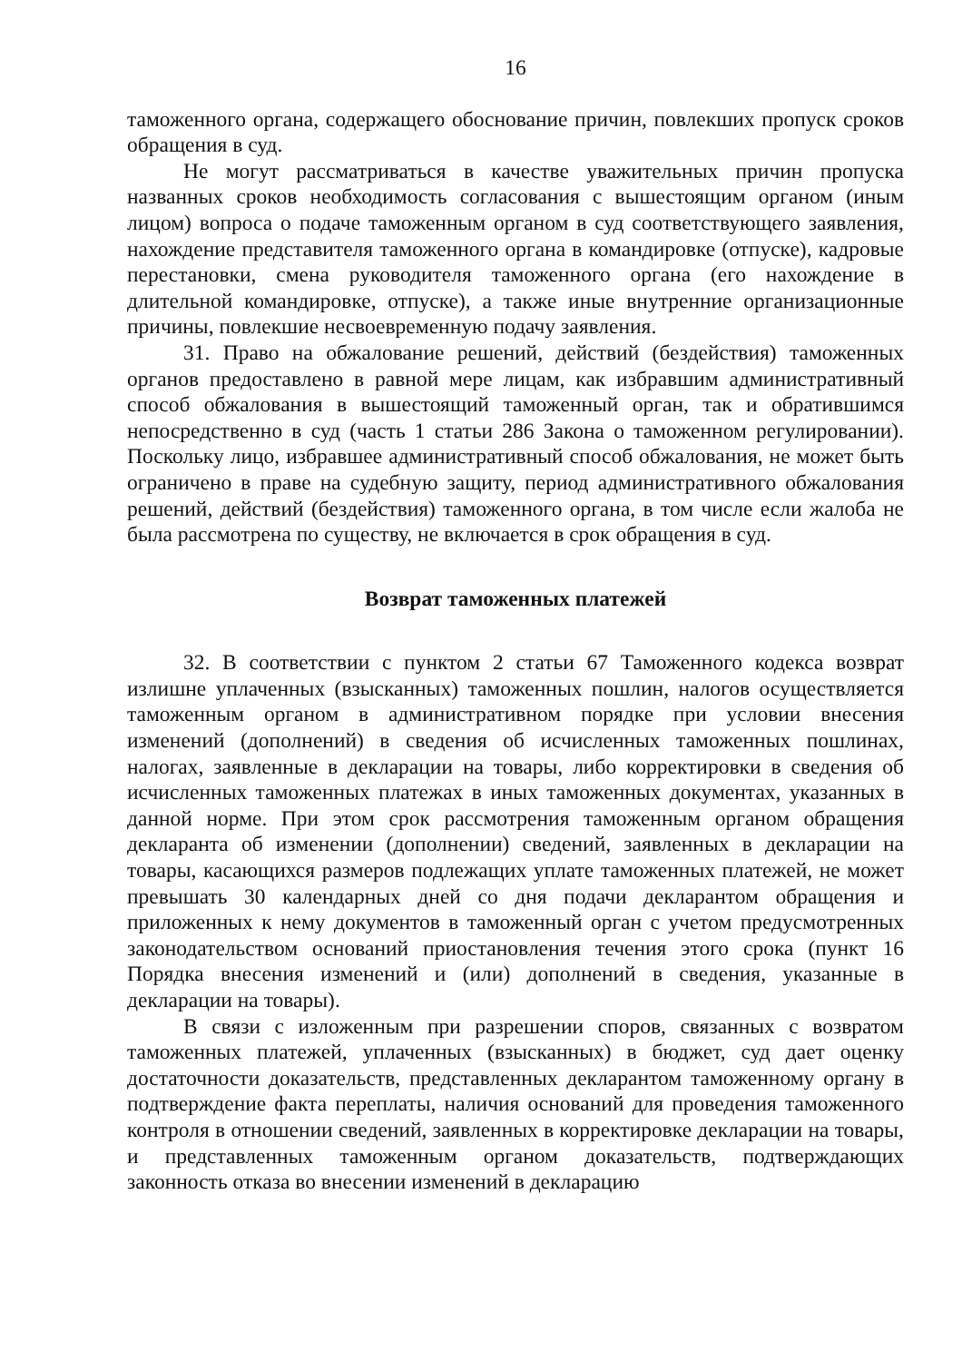16
таможенного органа, содержащего обоснование причин, повлекших пропуск сроков обращения в суд.
Не могут рассматриваться в качестве уважительных причин пропуска названных сроков необходимость согласования с вышестоящим органом (иным лицом) вопроса о подаче таможенным органом в суд соответствующего заявления, нахождение представителя таможенного органа в командировке (отпуске), кадровые перестановки, смена руководителя таможенного органа (его нахождение в длительной командировке, отпуске), а также иные внутренние организационные причины, повлекшие несвоевременную подачу заявления.
31. Право на обжалование решений, действий (бездействия) таможенных органов предоставлено в равной мере лицам, как избравшим административный способ обжалования в вышестоящий таможенный орган, так и обратившимся непосредственно в суд (часть 1 статьи 286 Закона о таможенном регулировании). Поскольку лицо, избравшее административный способ обжалования, не может быть ограничено в праве на судебную защиту, период административного обжалования решений, действий (бездействия) таможенного органа, в том числе если жалоба не была рассмотрена по существу, не включается в срок обращения в суд.
Возврат таможенных платежей
32. В соответствии с пунктом 2 статьи 67 Таможенного кодекса возврат излишне уплаченных (взысканных) таможенных пошлин, налогов осуществляется таможенным органом в административном порядке при условии внесения изменений (дополнений) в сведения об исчисленных таможенных пошлинах, налогах, заявленные в декларации на товары, либо корректировки в сведения об исчисленных таможенных платежах в иных таможенных документах, указанных в данной норме. При этом срок рассмотрения таможенным органом обращения декларанта об изменении (дополнении) сведений, заявленных в декларации на товары, касающихся размеров подлежащих уплате таможенных платежей, не может превышать 30 календарных дней со дня подачи декларантом обращения и приложенных к нему документов в таможенный орган с учетом предусмотренных законодательством оснований приостановления течения этого срока (пункт 16 Порядка внесения изменений и (или) дополнений в сведения, указанные в декларации на товары).
В связи с изложенным при разрешении споров, связанных с возвратом таможенных платежей, уплаченных (взысканных) в бюджет, суд дает оценку достаточности доказательств, представленных декларантом таможенному органу в подтверждение факта переплаты, наличия оснований для проведения таможенного контроля в отношении сведений, заявленных в корректировке декларации на товары, и представленных таможенным органом доказательств, подтверждающих законность отказа во внесении изменений в декларацию